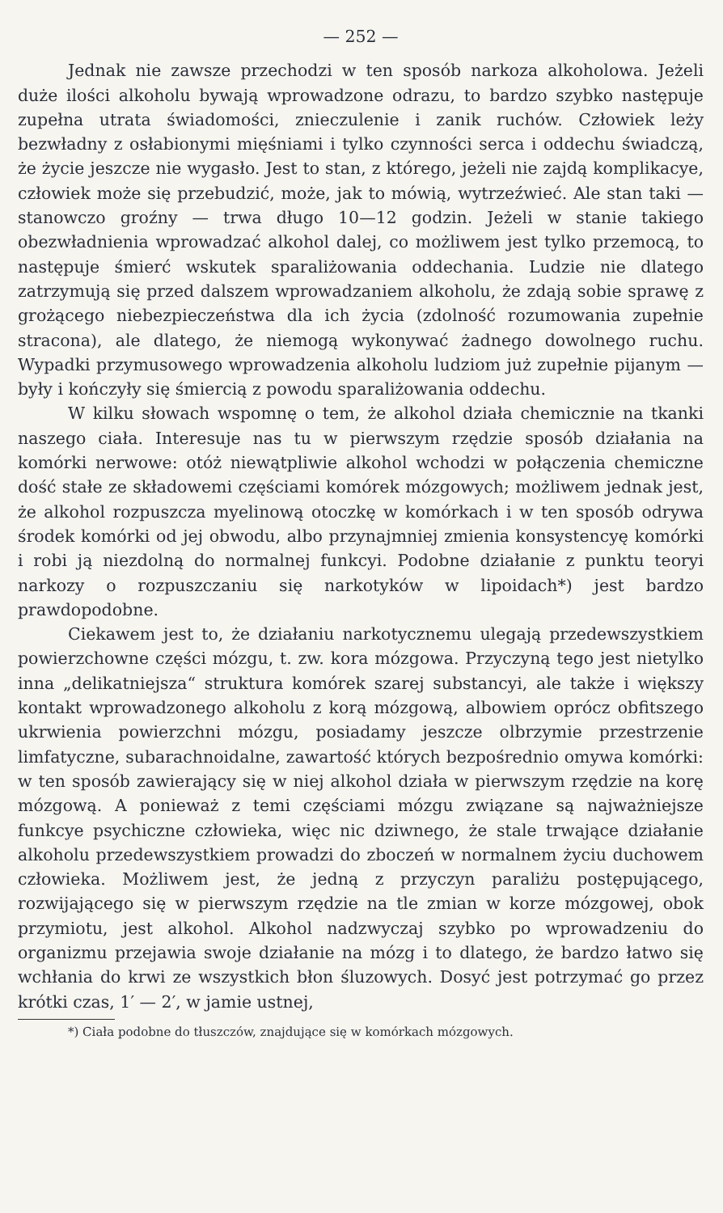— 252 —
Jednak nie zawsze przechodzi w ten sposób narkoza alkoholowa. Jeżeli duże ilości alkoholu bywają wprowadzone odrazu, to bardzo szybko następuje zupełna utrata świadomości, znieczulenie i zanik ruchów. Człowiek leży bezwładny z osłabionymi mięśniami i tylko czynności serca i oddechu świadczą, że życie jeszcze nie wygasło. Jest to stan, z którego, jeżeli nie zajdą komplikacye, człowiek może się przebudzić, może, jak to mówią, wytrzeźwieć. Ale stan taki — stanowczo groźny — trwa długo 10—12 godzin. Jeżeli w stanie takiego obezwładnienia wprowadzać alkohol dalej, co możliwem jest tylko przemocą, to następuje śmierć wskutek sparaliżowania oddechania. Ludzie nie dlatego zatrzymują się przed dalszem wprowadzaniem alkoholu, że zdają sobie sprawę z grożącego niebezpieczeństwa dla ich życia (zdolność rozumowania zupełnie stracona), ale dlatego, że niemogą wykonywać żadnego dowolnego ruchu. Wypadki przymusowego wprowadzenia alkoholu ludziom już zupełnie pijanym — były i kończyły się śmiercią z powodu sparaliżowania oddechu.
W kilku słowach wspomnę o tem, że alkohol działa chemicznie na tkanki naszego ciała. Interesuje nas tu w pierwszym rzędzie sposób działania na komórki nerwowe: otóż niewątpliwie alkohol wchodzi w połączenia chemiczne dość stałe ze składowemi częściami komórek mózgowych; możliwem jednak jest, że alkohol rozpuszcza myelinową otoczkę w komórkach i w ten sposób odrywa środek komórki od jej obwodu, albo przynajmniej zmienia konsystencyę komórki i robi ją niezdolną do normalnej funkcyi. Podobne działanie z punktu teoryi narkozy o rozpuszczaniu się narkotyków w lipoidach*) jest bardzo prawdopodobne.
Ciekawem jest to, że działaniu narkotycznemu ulegają przedewszystkiem powierzchowne części mózgu, t. zw. kora mózgowa. Przyczyną tego jest nietylko inna „delikatniejsza“ struktura komórek szarej substancyi, ale także i większy kontakt wprowadzonego alkoholu z korą mózgową, albowiem oprócz obfitszego ukrwienia powierzchni mózgu, posiadamy jeszcze olbrzymie przestrzenie limfatyczne, subarachnoidalne, zawartość których bezpośrednio omywa komórki: w ten sposób zawierający się w niej alkohol działa w pierwszym rzędzie na korę mózgową. A ponieważ z temi częściami mózgu związane są najważniejsze funkcye psychiczne człowieka, więc nic dziwnego, że stale trwające działanie alkoholu przedewszystkiem prowadzi do zboczeń w normalnem życiu duchowem człowieka. Możliwem jest, że jedną z przyczyn paraliżu postępującego, rozwijającego się w pierwszym rzędzie na tle zmian w korze mózgowej, obok przymiotu, jest alkohol. Alkohol nadzwyczaj szybko po wprowadzeniu do organizmu przejawia swoje działanie na mózg i to dlatego, że bardzo łatwo się wchłania do krwi ze wszystkich błon śluzowych. Dosyć jest potrzymać go przez krótki czas, 1′ — 2′, w jamie ustnej,
*) Ciała podobne do tłuszczów, znajdujące się w komórkach mózgowych.